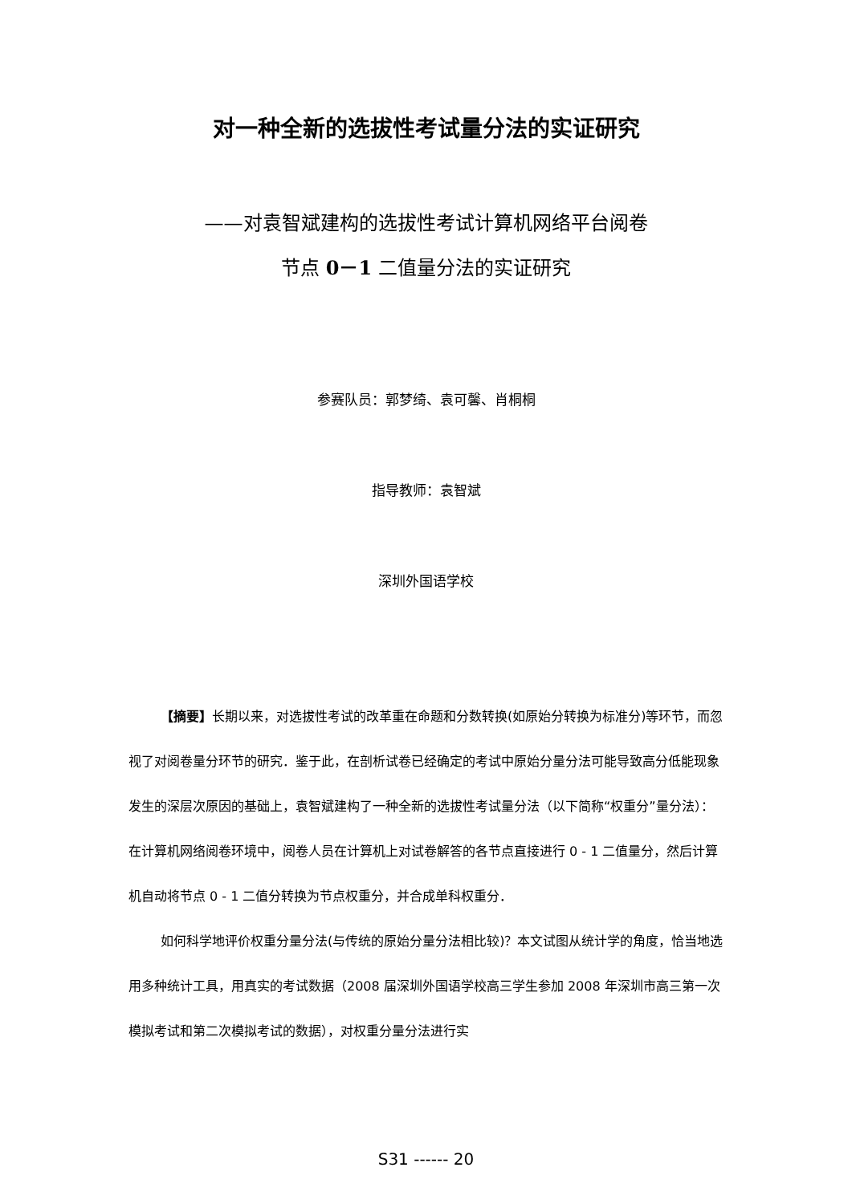对一种全新的选拔性考试量分法的实证研究
——对袁智斌建构的选拔性考试计算机网络平台阅卷
节点 0－1 二值量分法的实证研究
参赛队员：郭梦绮、袁可馨、肖桐桐
指导教师：袁智斌
深圳外国语学校
【摘要】长期以来，对选拔性考试的改革重在命题和分数转换(如原始分转换为标准分)等环节，而忽视了对阅卷量分环节的研究．鉴于此，在剖析试卷已经确定的考试中原始分量分法可能导致高分低能现象发生的深层次原因的基础上，袁智斌建构了一种全新的选拔性考试量分法（以下简称“权重分”量分法）：在计算机网络阅卷环境中，阅卷人员在计算机上对试卷解答的各节点直接进行 0 - 1 二值量分，然后计算机自动将节点 0 - 1 二值分转换为节点权重分，并合成单科权重分．
如何科学地评价权重分量分法(与传统的原始分量分法相比较)？本文试图从统计学的角度，恰当地选用多种统计工具，用真实的考试数据（2008 届深圳外国语学校高三学生参加 2008 年深圳市高三第一次模拟考试和第二次模拟考试的数据），对权重分量分法进行实
S31 ------ 20